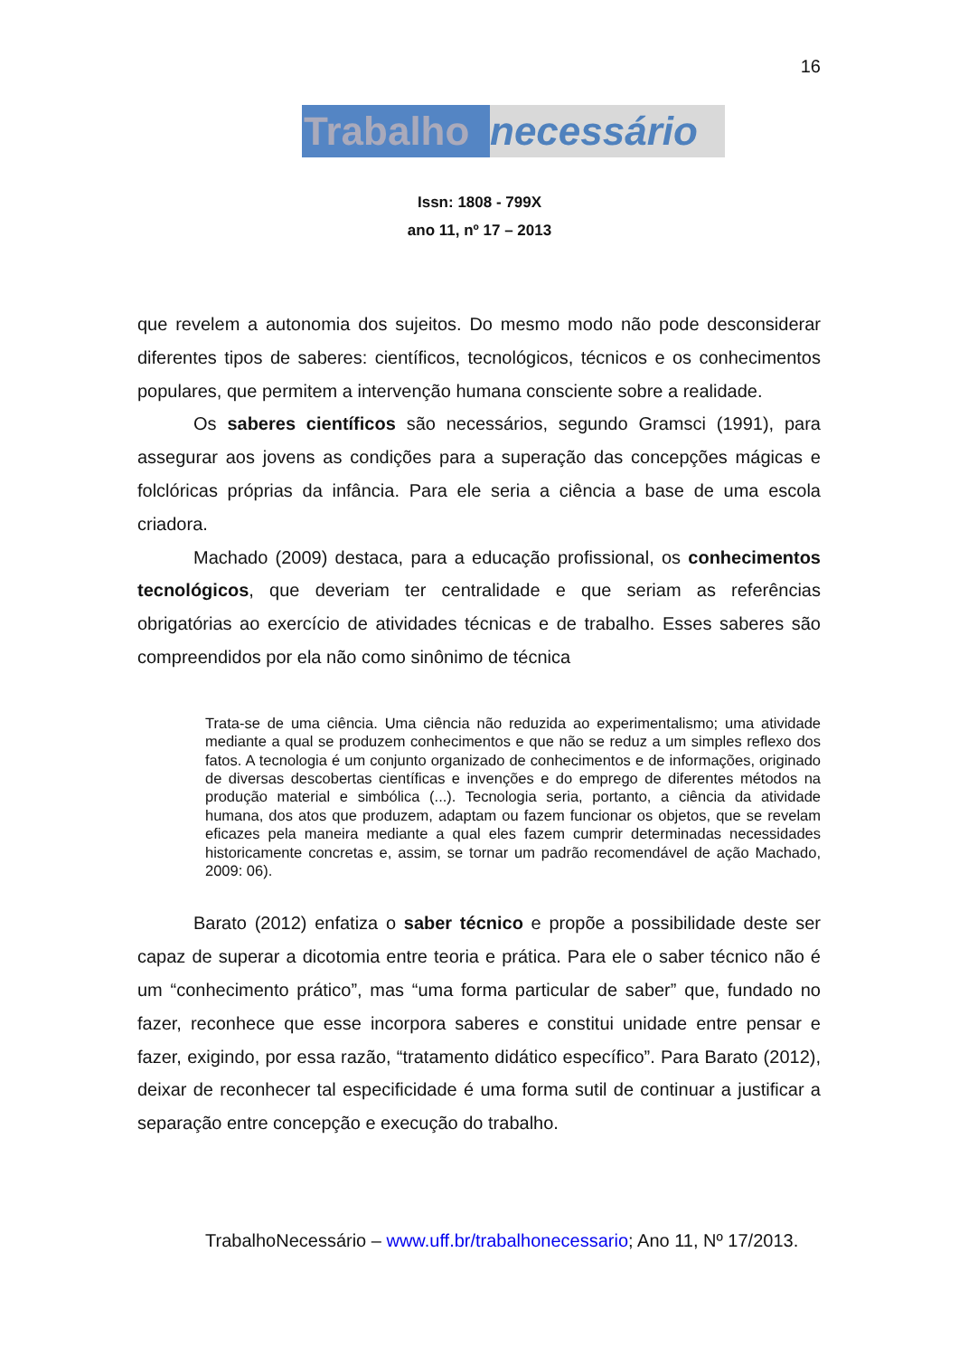16
Trabalho necessário
Issn: 1808 - 799X
ano 11, nº 17 – 2013
que revelem a autonomia dos sujeitos. Do mesmo modo não pode desconsiderar diferentes tipos de saberes: científicos, tecnológicos, técnicos e os conhecimentos populares, que permitem a intervenção humana consciente sobre a realidade.
Os saberes científicos são necessários, segundo Gramsci (1991), para assegurar aos jovens as condições para a superação das concepções mágicas e folclóricas próprias da infância. Para ele seria a ciência a base de uma escola criadora.
Machado (2009) destaca, para a educação profissional, os conhecimentos tecnológicos, que deveriam ter centralidade e que seriam as referências obrigatórias ao exercício de atividades técnicas e de trabalho. Esses saberes são compreendidos por ela não como sinônimo de técnica
Trata-se de uma ciência. Uma ciência não reduzida ao experimentalismo; uma atividade mediante a qual se produzem conhecimentos e que não se reduz a um simples reflexo dos fatos. A tecnologia é um conjunto organizado de conhecimentos e de informações, originado de diversas descobertas científicas e invenções e do emprego de diferentes métodos na produção material e simbólica (...). Tecnologia seria, portanto, a ciência da atividade humana, dos atos que produzem, adaptam ou fazem funcionar os objetos, que se revelam eficazes pela maneira mediante a qual eles fazem cumprir determinadas necessidades historicamente concretas e, assim, se tornar um padrão recomendável de ação Machado, 2009: 06).
Barato (2012) enfatiza o saber técnico e propõe a possibilidade deste ser capaz de superar a dicotomia entre teoria e prática. Para ele o saber técnico não é um “conhecimento prático”, mas “uma forma particular de saber” que, fundado no fazer, reconhece que esse incorpora saberes e constitui unidade entre pensar e fazer, exigindo, por essa razão, “tratamento didático específico”. Para Barato (2012), deixar de reconhecer tal especificidade é uma forma sutil de continuar a justificar a separação entre concepção e execução do trabalho.
TrabalhoNecessário – www.uff.br/trabalhonecessario; Ano 11, Nº 17/2013.